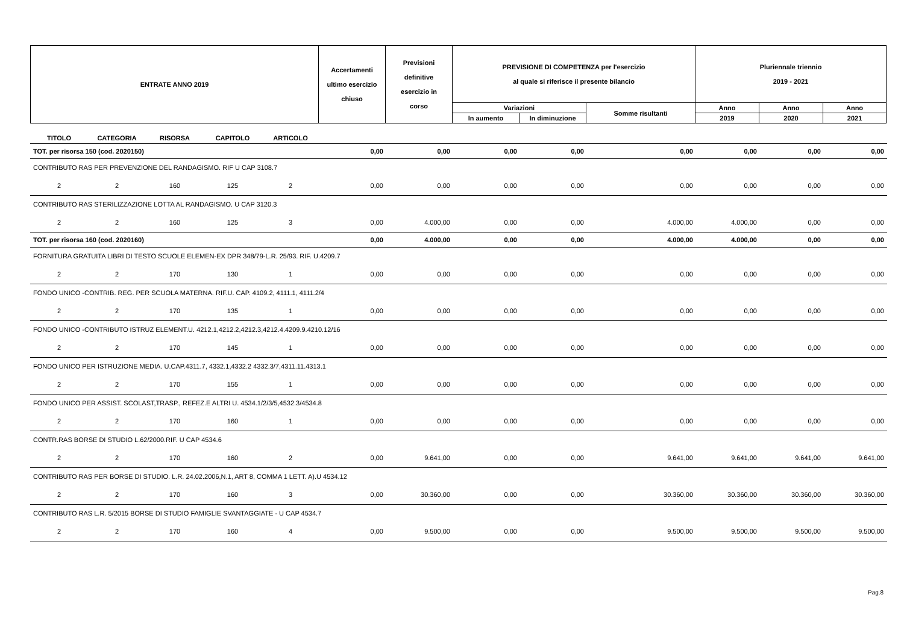| ENTRATE ANNO 2019 | Accertamenti ultimo esercizio chiuso | Previsioni definitive esercizio in corso | PREVISIONE DI COMPETENZA per l'esercizio al quale si riferisce il presente bilancio | | | Pluriennale triennio 2019 - 2021 | | |
| | | | Variazioni | | Somme risultanti | Anno | Anno | Anno |
| | | | In aumento | In diminuzione | | 2019 | 2020 | 2021 |
| TITOLO | CATEGORIA | RISORSA | CAPITOLO | ARTICOLO | | | | | | | | |
| TOT. per risorsa 150 (cod. 2020150) | | | | | 0,00 | 0,00 | 0,00 | 0,00 | 0,00 | 0,00 | 0,00 | 0,00 |
| CONTRIBUTO RAS PER PREVENZIONE DEL RANDAGISMO. RIF U CAP 3108.7 | | | | | | | | | | | | |
| 2 | 2 | 160 | 125 | 2 | 0,00 | 0,00 | 0,00 | 0,00 | 0,00 | 0,00 | 0,00 | 0,00 |
| CONTRIBUTO RAS STERILIZZAZIONE LOTTA AL RANDAGISMO. U CAP 3120.3 | | | | | | | | | | | | |
| 2 | 2 | 160 | 125 | 3 | 0,00 | 4.000,00 | 0,00 | 0,00 | 4.000,00 | 4.000,00 | 0,00 | 0,00 |
| TOT. per risorsa 160 (cod. 2020160) | | | | | 0,00 | 4.000,00 | 0,00 | 0,00 | 4.000,00 | 4.000,00 | 0,00 | 0,00 |
| FORNITURA GRATUITA LIBRI DI TESTO SCUOLE ELEMEN-EX DPR 348/79-L.R. 25/93. RIF. U.4209.7 | | | | | | | | | | | | |
| 2 | 2 | 170 | 130 | 1 | 0,00 | 0,00 | 0,00 | 0,00 | 0,00 | 0,00 | 0,00 | 0,00 |
| FONDO UNICO -CONTRIB. REG. PER SCUOLA MATERNA. RIF.U. CAP. 4109.2, 4111.1, 4111.2/4 | | | | | | | | | | | | |
| 2 | 2 | 170 | 135 | 1 | 0,00 | 0,00 | 0,00 | 0,00 | 0,00 | 0,00 | 0,00 | 0,00 |
| FONDO UNICO -CONTRIBUTO ISTRUZ ELEMENT.U. 4212.1,4212.2,4212.3,4212.4.4209.9.4210.12/16 | | | | | | | | | | | | |
| 2 | 2 | 170 | 145 | 1 | 0,00 | 0,00 | 0,00 | 0,00 | 0,00 | 0,00 | 0,00 | 0,00 |
| FONDO UNICO PER ISTRUZIONE MEDIA. U.CAP.4311.7, 4332.1,4332.2 4332.3/7,4311.11.4313.1 | | | | | | | | | | | | |
| 2 | 2 | 170 | 155 | 1 | 0,00 | 0,00 | 0,00 | 0,00 | 0,00 | 0,00 | 0,00 | 0,00 |
| FONDO UNICO PER ASSIST. SCOLAST,TRASP., REFEZ.E ALTRI U. 4534.1/2/3/5,4532.3/4534.8 | | | | | | | | | | | | |
| 2 | 2 | 170 | 160 | 1 | 0,00 | 0,00 | 0,00 | 0,00 | 0,00 | 0,00 | 0,00 | 0,00 |
| CONTR.RAS BORSE DI STUDIO L.62/2000.RIF. U CAP 4534.6 | | | | | | | | | | | | |
| 2 | 2 | 170 | 160 | 2 | 0,00 | 9.641,00 | 0,00 | 0,00 | 9.641,00 | 9.641,00 | 9.641,00 | 9.641,00 |
| CONTRIBUTO RAS PER BORSE DI STUDIO. L.R. 24.02.2006,N.1, ART 8, COMMA 1 LETT. A).U 4534.12 | | | | | | | | | | | | |
| 2 | 2 | 170 | 160 | 3 | 0,00 | 30.360,00 | 0,00 | 0,00 | 30.360,00 | 30.360,00 | 30.360,00 | 30.360,00 |
| CONTRIBUTO RAS L.R. 5/2015 BORSE DI STUDIO FAMIGLIE SVANTAGGIATE - U CAP 4534.7 | | | | | | | | | | | | |
| 2 | 2 | 170 | 160 | 4 | 0,00 | 9.500,00 | 0,00 | 0,00 | 9.500,00 | 9.500,00 | 9.500,00 | 9.500,00 |
Pag.8